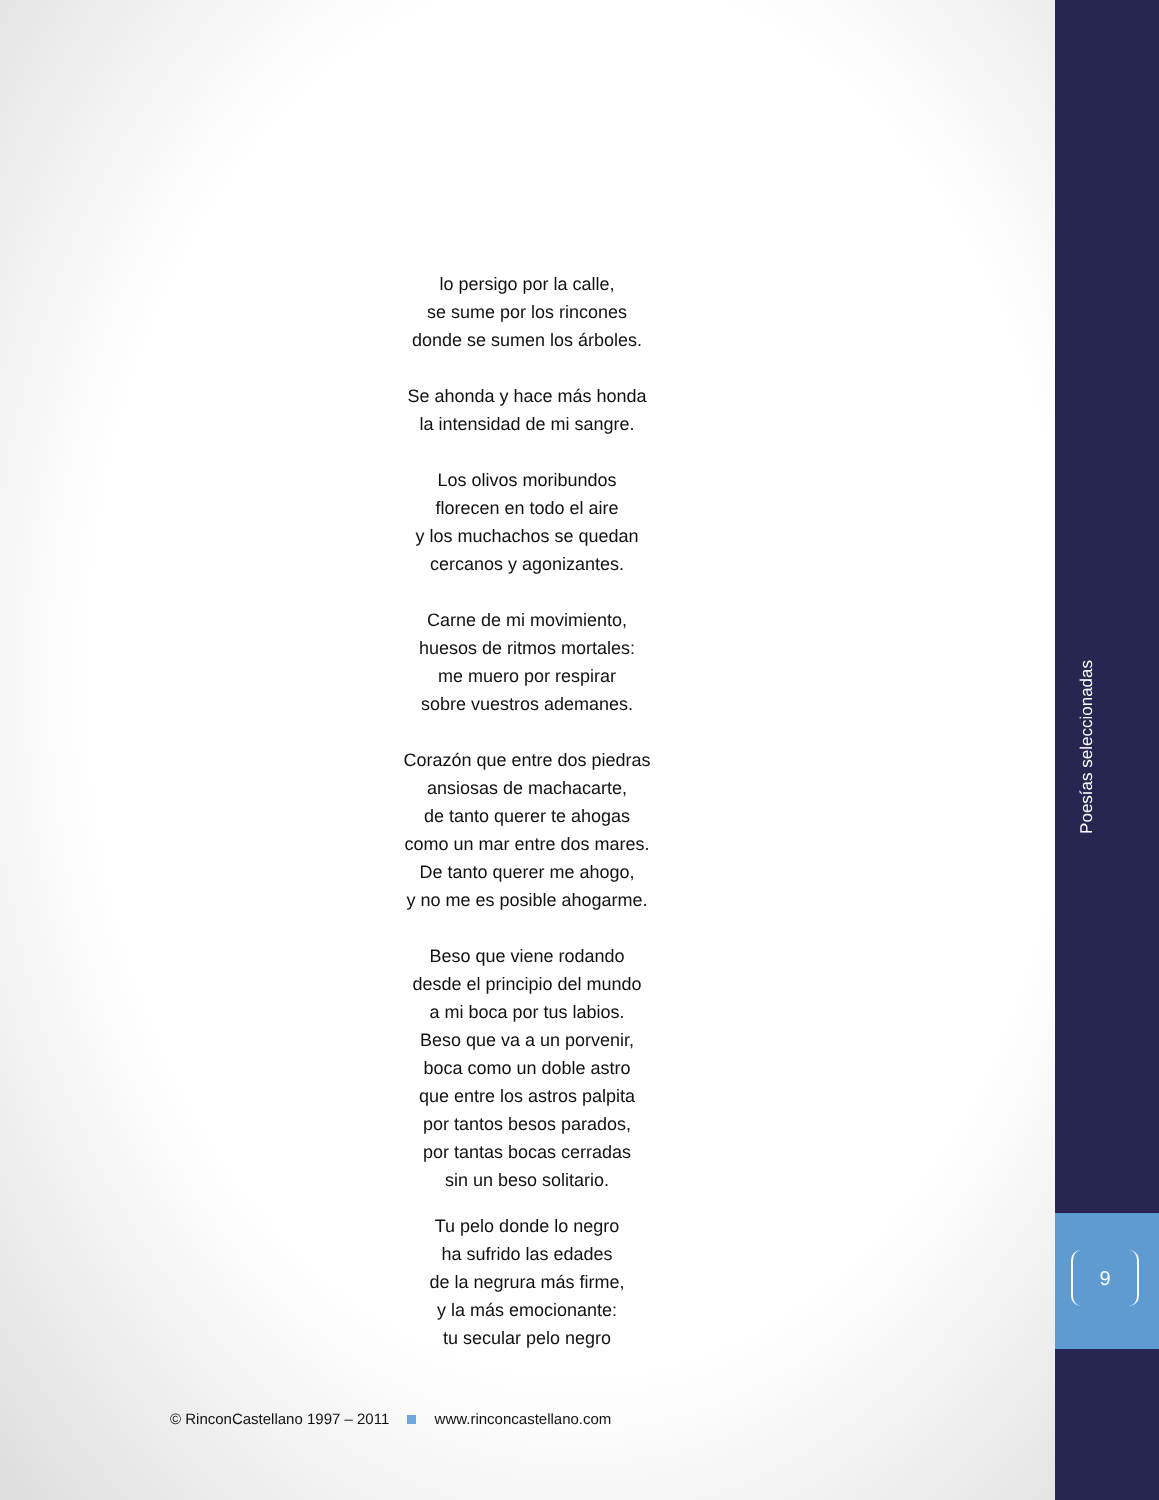lo persigo por la calle,
se sume por los rincones
donde se sumen los árboles.
Se ahonda y hace más honda
la intensidad de mi sangre.
Los olivos moribundos
florecen en todo el aire
y los muchachos se quedan
cercanos y agonizantes.
Carne de mi movimiento,
huesos de ritmos mortales:
me muero por respirar
sobre vuestros ademanes.
Corazón que entre dos piedras
ansiosas de machacarte,
de tanto querer te ahogas
como un mar entre dos mares.
De tanto querer me ahogo,
y no me es posible ahogarme.
Beso que viene rodando
desde el principio del mundo
a mi boca por tus labios.
Beso que va a un porvenir,
boca como un doble astro
que entre los astros palpita
por tantos besos parados,
por tantas bocas cerradas
sin un beso solitario.
Tu pelo donde lo negro
ha sufrido las edades
de la negrura más firme,
y la más emocionante:
tu secular pelo negro
Poesías seleccionadas
9
© RinconCastellano 1997 – 2011 www.rinconcastellano.com